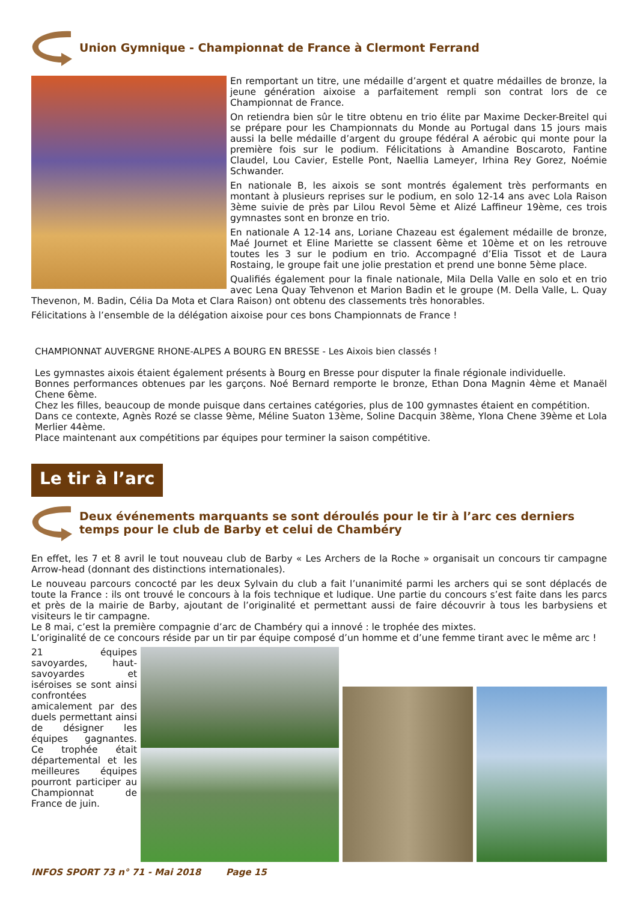Union Gymnique - Championnat de France à Clermont Ferrand
En remportant un titre, une médaille d’argent et quatre médailles de bronze, la jeune génération aixoise a parfaitement rempli son contrat lors de ce Championnat de France.
On retiendra bien sûr le titre obtenu en trio élite par Maxime Decker-Breitel qui se prépare pour les Championnats du Monde au Portugal dans 15 jours mais aussi la belle médaille d’argent du groupe fédéral A aérobic qui monte pour la première fois sur le podium. Félicitations à Amandine Boscaroto, Fantine Claudel, Lou Cavier, Estelle Pont, Naellia Lameyer, Irhina Rey Gorez, Noémie Schwander.
En nationale B, les aixois se sont montrés également très performants en montant à plusieurs reprises sur le podium, en solo 12-14 ans avec Lola Raison 3ème suivie de près par Lilou Revol 5ème et Alizé Laffineur 19ème, ces trois gymnastes sont en bronze en trio.
En nationale A 12-14 ans, Loriane Chazeau est également médaille de bronze, Maé Journet et Eline Mariette se classent 6ème et 10ème et on les retrouve toutes les 3 sur le podium en trio. Accompagné d’Elia Tissot et de Laura Rostaing, le groupe fait une jolie prestation et prend une bonne 5ème place.
Qualifiés également pour la finale nationale, Mila Della Valle en solo et en trio avec Lena Quay Tehvenon et Marion Badin et le groupe (M. Della Valle, L. Quay Thevenon, M. Badin, Célia Da Mota et Clara Raison) ont obtenu des classements très honorables.
Félicitations à l’ensemble de la délégation aixoise pour ces bons Championnats de France !
CHAMPIONNAT AUVERGNE RHONE-ALPES A BOURG EN BRESSE - Les Aixois bien classés !
Les gymnastes aixois étaient également présents à Bourg en Bresse pour disputer la finale régionale individuelle.
Bonnes performances obtenues par les garçons. Noé Bernard remporte le bronze, Ethan Dona Magnin 4ème et Manaël Chene 6ème.
Chez les filles, beaucoup de monde puisque dans certaines catégories, plus de 100 gymnastes étaient en compétition.
Dans ce contexte, Agnès Rozé se classe 9ème, Méline Suaton 13ème, Soline Dacquin 38ème, Ylona Chene 39ème et Lola Merlier 44ème.
Place maintenant aux compétitions par équipes pour terminer la saison compétitive.
Le tir à l’arc
Deux événements marquants se sont déroulés pour le tir à l’arc ces derniers temps pour le club de Barby et celui de Chambéry
En effet, les 7 et 8 avril le tout nouveau club de Barby « Les Archers de la Roche » organisait un concours tir campagne Arrow-head (donnant des distinctions internationales).
Le nouveau parcours concocté par les deux Sylvain du club a fait l’unanimité parmi les archers qui se sont déplacés de toute la France : ils ont trouvé le concours à la fois technique et ludique. Une partie du concours s’est faite dans les parcs et près de la mairie de Barby, ajoutant de l’originalité et permettant aussi de faire découvrir à tous les barbysiens et visiteurs le tir campagne.
Le 8 mai, c’est la première compagnie d’arc de Chambéry qui a innové : le trophée des mixtes.
L’originalité de ce concours réside par un tir par équipe composé d’un homme et d’une femme tirant avec le même arc !
21 équipes savoyardes, haut-savoyardes et iséroises se sont ainsi confrontées amicalement par des duels permettant ainsi de désigner les équipes gagnantes. Ce trophée était départemental et les meilleures équipes pourront participer au Championnat de France de juin.
INFOS SPORT 73 n° 71 - Mai 2018 Page 15